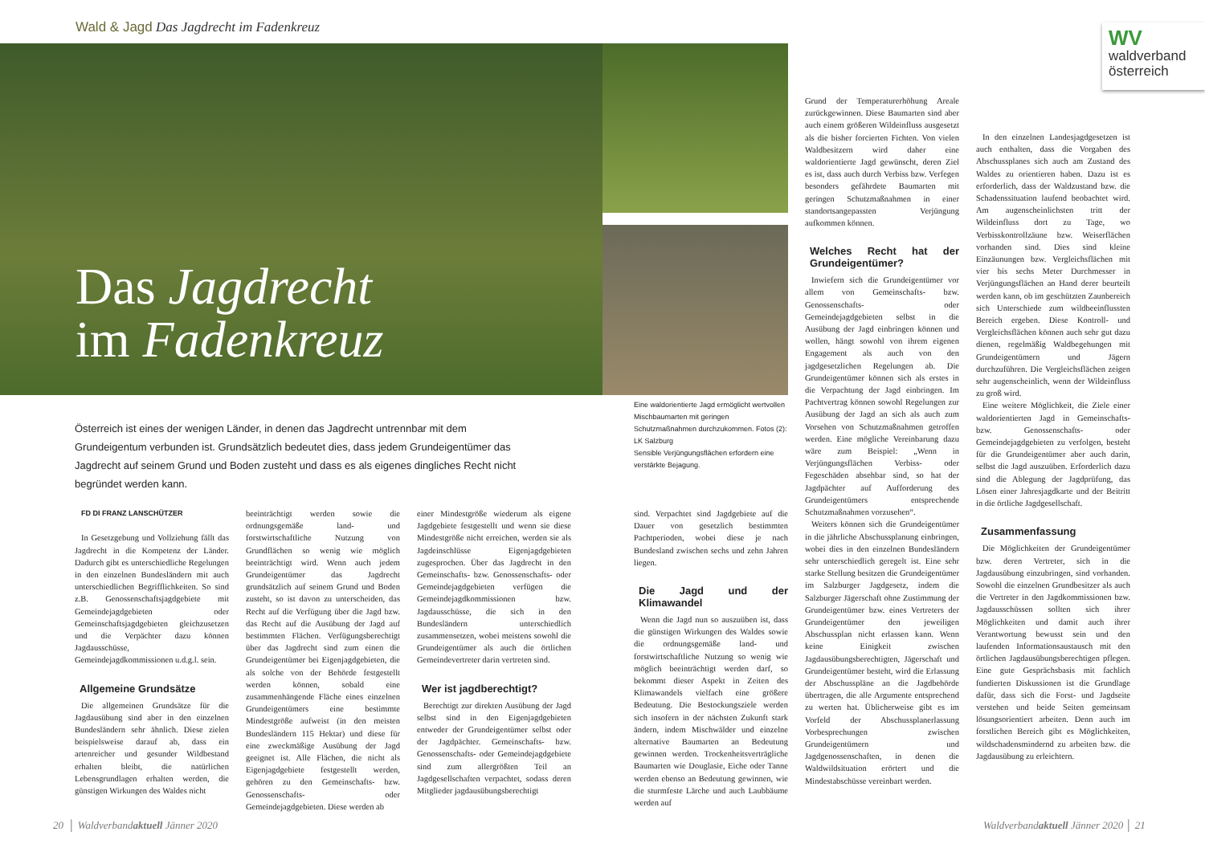Wald & Jagd Das Jagdrecht im Fadenkreuz
WV
waldverband
österreich
Das Jagdrecht
im Fadenkreuz
Österreich ist eines der wenigen Länder, in denen das Jagdrecht untrennbar mit dem Grundeigentum verbunden ist. Grundsätzlich bedeutet dies, dass jedem Grundeigentümer das Jagdrecht auf seinem Grund und Boden zusteht und dass es als eigenes dingliches Recht nicht begründet werden kann.
Eine waldorientierte Jagd ermöglicht wertvollen Mischbaumarten mit geringen Schutzmaßnahmen durchzukommen. Fotos (2): LK Salzburg
Sensible Verjüngungsflächen erfordern eine verstärkte Bejagung.
FD DI FRANZ LANSCHÜTZER
In Gesetzgebung und Vollziehung fällt das Jagdrecht in die Kompetenz der Länder. Dadurch gibt es unterschiedliche Regelungen in den einzelnen Bundesländern mit auch unterschiedlichen Begrifflichkeiten. So sind z.B. Genossenschaftsjagdgebiete mit Gemeindejagdgebieten oder Gemeinschaftsjagdgebieten gleichzusetzen und die Verpächter dazu können Jagdausschüsse, Gemeindejagdkommissionen u.d.g.l. sein.
Allgemeine Grundsätze
Die allgemeinen Grundsätze für die Jagdausübung sind aber in den einzelnen Bundesländern sehr ähnlich. Diese zielen beispielsweise darauf ab, dass ein artenreicher und gesunder Wildbestand erhalten bleibt, die natürlichen Lebensgrundlagen erhalten werden, die günstigen Wirkungen des Waldes nicht
beeinträchtigt werden sowie die ordnungsgemäße land- und forstwirtschaftliche Nutzung von Grundflächen so wenig wie möglich beeinträchtigt wird. Wenn auch jedem Grundeigentümer das Jagdrecht grundsätzlich auf seinem Grund und Boden zusteht, so ist davon zu unterscheiden, das Recht auf die Verfügung über die Jagd bzw. das Recht auf die Ausübung der Jagd auf bestimmten Flächen. Verfügungsberechtigt über das Jagdrecht sind zum einen die Grundeigentümer bei Eigenjagdgebieten, die als solche von der Behörde festgestellt werden können, sobald eine zusammenhängende Fläche eines einzelnen Grundeigentümers eine bestimmte Mindestgröße aufweist (in den meisten Bundesländern 115 Hektar) und diese für eine zweckmäßige Ausübung der Jagd geeignet ist. Alle Flächen, die nicht als Eigenjagdgebiete festgestellt werden, gehören zu den Gemeinschafts- bzw. Genossenschafts- oder Gemeindejagdgebieten. Diese werden ab
einer Mindestgröße wiederum als eigene Jagdgebiete festgestellt und wenn sie diese Mindestgröße nicht erreichen, werden sie als Jagdeinschlüsse Eigenjagdgebieten zugesprochen. Über das Jagdrecht in den Gemeinschafts- bzw. Genossenschafts- oder Gemeindejagdgebieten verfügen die Gemeindejagdkommissionen bzw. Jagdausschüsse, die sich in den Bundesländern unterschiedlich zusammensetzen, wobei meistens sowohl die Grundeigentümer als auch die örtlichen Gemeindevertreter darin vertreten sind.
Wer ist jagdberechtigt?
Berechtigt zur direkten Ausübung der Jagd selbst sind in den Eigenjagdgebieten entweder der Grundeigentümer selbst oder der Jagdpächter. Gemeinschafts- bzw. Genossenschafts- oder Gemeindejagdgebiete sind zum allergrößten Teil an Jagdgesellschaften verpachtet, sodass deren Mitglieder jagdausübungsberechtigt
sind. Verpachtet sind Jagdgebiete auf die Dauer von gesetzlich bestimmten Pachtperioden, wobei diese je nach Bundesland zwischen sechs und zehn Jahren liegen.
Die Jagd und der Klimawandel
Wenn die Jagd nun so auszuüben ist, dass die günstigen Wirkungen des Waldes sowie die ordnungsgemäße land- und forstwirtschaftliche Nutzung so wenig wie möglich beeinträchtigt werden darf, so bekommt dieser Aspekt in Zeiten des Klimawandels vielfach eine größere Bedeutung. Die Bestockungsziele werden sich insofern in der nächsten Zukunft stark ändern, indem Mischwälder und einzelne alternative Baumarten an Bedeutung gewinnen werden. Trockenheitsverträgliche Baumarten wie Douglasie, Eiche oder Tanne werden ebenso an Bedeutung gewinnen, wie die sturmfeste Lärche und auch Laubbäume werden auf
Grund der Temperaturerhöhung Areale zurückgewinnen. Diese Baumarten sind aber auch einem größeren Wildeinfluss ausgesetzt als die bisher forcierten Fichten. Von vielen Waldbesitzern wird daher eine waldorientierte Jagd gewünscht, deren Ziel es ist, dass auch durch Verbiss bzw. Verfegen besonders gefährdete Baumarten mit geringen Schutzmaßnahmen in einer standortsangepassten Verjüngung aufkommen können.
Welches Recht hat der Grundeigentümer?
Inwiefern sich die Grundeigentümer vor allem von Gemeinschafts- bzw. Genossenschafts- oder Gemeindejagdgebieten selbst in die Ausübung der Jagd einbringen können und wollen, hängt sowohl von ihrem eigenen Engagement als auch von den jagdgesetzlichen Regelungen ab. Die Grundeigentümer können sich als erstes in die Verpachtung der Jagd einbringen. Im Pachtvertrag können sowohl Regelungen zur Ausübung der Jagd an sich als auch zum Vorsehen von Schutzmaßnahmen getroffen werden. Eine mögliche Vereinbarung dazu wäre zum Beispiel: „Wenn in Verjüngungsflächen Verbiss- oder Fegeschäden absehbar sind, so hat der Jagdpächter auf Aufforderung des Grundeigentümers entsprechende Schutzmaßnahmen vorzusehen“.
Weiters können sich die Grundeigentümer in die jährliche Abschussplanung einbringen, wobei dies in den einzelnen Bundesländern sehr unterschiedlich geregelt ist. Eine sehr starke Stellung besitzen die Grundeigentümer im Salzburger Jagdgesetz, indem die Salzburger Jägerschaft ohne Zustimmung der Grundeigentümer bzw. eines Vertreters der Grundeigentümer den jeweiligen Abschussplan nicht erlassen kann. Wenn keine Einigkeit zwischen Jagdausübungsberechtigten, Jägerschaft und Grundeigentümer besteht, wird die Erlassung der Abschusspläne an die Jagdbehörde übertragen, die alle Argumente entsprechend zu werten hat. Üblicherweise gibt es im Vorfeld der Abschussplanerlassung Vorbesprechungen zwischen Grundeigentümern und Jagdgenossenschaften, in denen die Waldwildsituation erörtert und die Mindestabschüsse vereinbart werden.
In den einzelnen Landesjagdgesetzen ist auch enthalten, dass die Vorgaben des Abschussplanes sich auch am Zustand des Waldes zu orientieren haben. Dazu ist es erforderlich, dass der Waldzustand bzw. die Schadenssituation laufend beobachtet wird. Am augenscheinlichsten tritt der Wildeinfluss dort zu Tage, wo Verbisskontrollzäune bzw. Weiserflächen vorhanden sind. Dies sind kleine Einzäunungen bzw. Vergleichsflächen mit vier bis sechs Meter Durchmesser in Verjüngungsflächen an Hand derer beurteilt werden kann, ob im geschützten Zaunbereich sich Unterschiede zum wildbeeinflussten Bereich ergeben. Diese Kontroll- und Vergleichsflächen können auch sehr gut dazu dienen, regelmäßig Waldbegehungen mit Grundeigentümern und Jägern durchzuführen. Die Vergleichsflächen zeigen sehr augenscheinlich, wenn der Wildeinfluss zu groß wird.
Eine weitere Möglichkeit, die Ziele einer waldorientierten Jagd in Gemeinschafts- bzw. Genossenschafts- oder Gemeindejagdgebieten zu verfolgen, besteht für die Grundeigentümer aber auch darin, selbst die Jagd auszuüben. Erforderlich dazu sind die Ablegung der Jagdprüfung, das Lösen einer Jahresjagdkarte und der Beitritt in die örtliche Jagdgesellschaft.
Zusammenfassung
Die Möglichkeiten der Grundeigentümer bzw. deren Vertreter, sich in die Jagdausübung einzubringen, sind vorhanden. Sowohl die einzelnen Grundbesitzer als auch die Vertreter in den Jagdkommissionen bzw. Jagdausschüssen sollten sich ihrer Möglichkeiten und damit auch ihrer Verantwortung bewusst sein und den laufenden Informationsaustausch mit den örtlichen Jagdausübungsberechtigen pflegen. Eine gute Gesprächsbasis mit fachlich fundierten Diskussionen ist die Grundlage dafür, dass sich die Forst- und Jagdseite verstehen und beide Seiten gemeinsam lösungsorientiert arbeiten. Denn auch im forstlichen Bereich gibt es Möglichkeiten, wildschadensmindernd zu arbeiten bzw. die Jagdausübung zu erleichtern.
20 │ Waldverbandaktuell Jänner 2020
Waldverbandaktuell Jänner 2020 │ 21